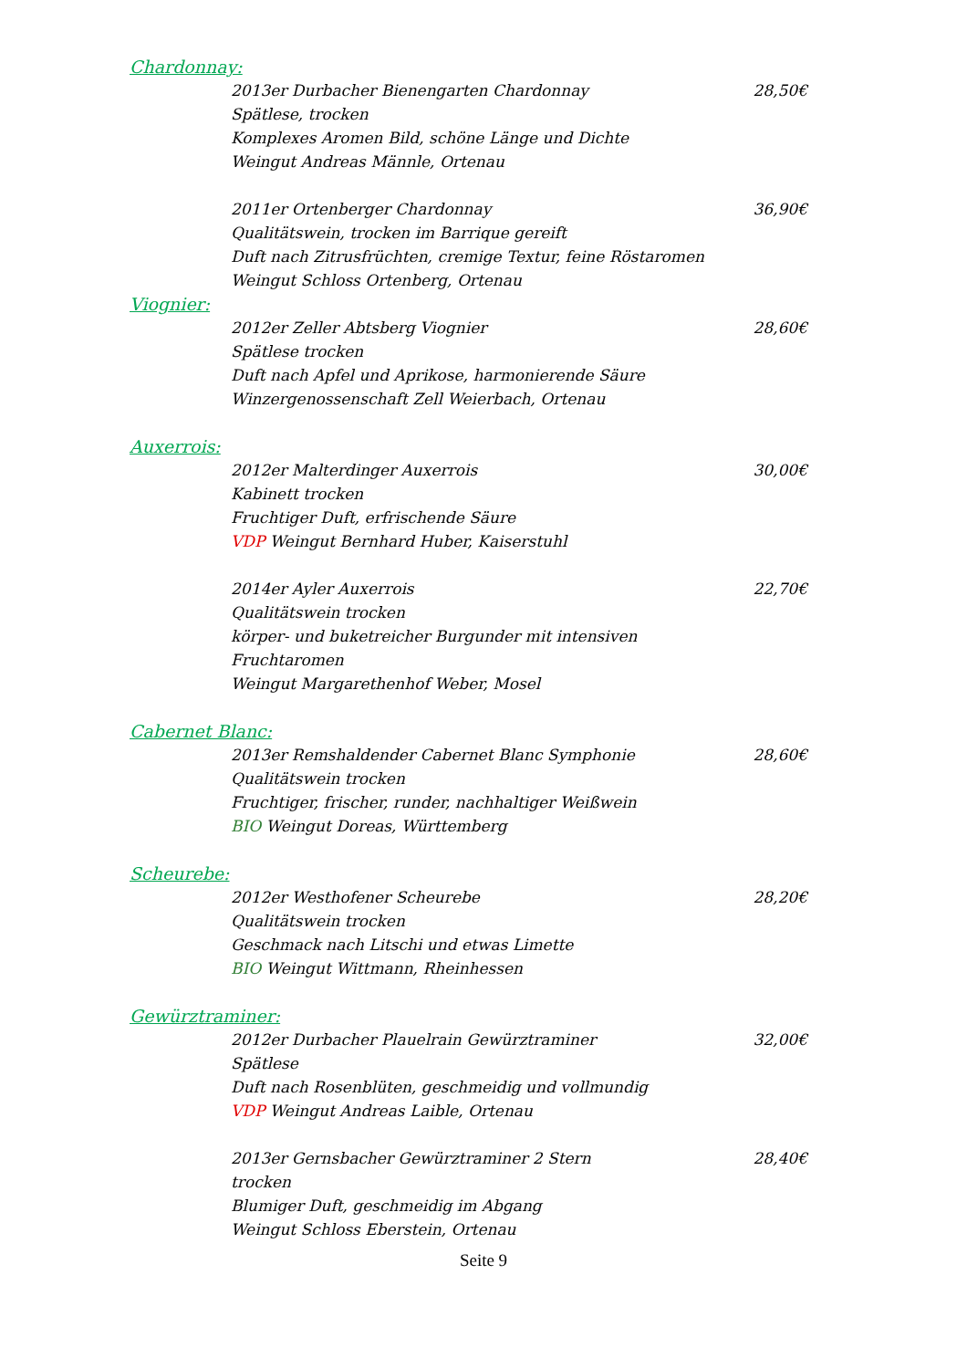Chardonnay:
2013er Durbacher Bienengarten Chardonnay
Spätlese, trocken
Komplexes Aromen Bild, schöne Länge und Dichte
Weingut Andreas Männle, Ortenau
28,50€
2011er Ortenberger Chardonnay
Qualitätswein, trocken im Barrique gereift
Duft nach Zitrusfrüchten, cremige Textur, feine Röstaromen
Weingut Schloss Ortenberg, Ortenau
36,90€
Viognier:
2012er Zeller Abtsberg Viognier
Spätlese trocken
Duft nach Apfel und Aprikose, harmonierende Säure
Winzergenossenschaft Zell Weierbach, Ortenau
28,60€
Auxerrois:
2012er Malterdinger Auxerrois
Kabinett trocken
Fruchtiger Duft, erfrischende Säure
VDP Weingut Bernhard Huber, Kaiserstuhl
30,00€
2014er Ayler Auxerrois
Qualitätswein trocken
körper- und buketreicher Burgunder mit intensiven Fruchtaromen
Weingut Margarethenhof Weber, Mosel
22,70€
Cabernet Blanc:
2013er Remshaldender Cabernet Blanc Symphonie
Qualitätswein trocken
Fruchtiger, frischer, runder, nachhaltiger Weißwein
BIO Weingut Doreas, Württemberg
28,60€
Scheurebe:
2012er Westhofener Scheurebe
Qualitätswein trocken
Geschmack nach Litschi und etwas Limette
BIO Weingut Wittmann, Rheinhessen
28,20€
Gewürztraminer:
2012er Durbacher Plauelrain Gewürztraminer
Spätlese
Duft nach Rosenblüten, geschmeidig und vollmundig
VDP Weingut Andreas Laible, Ortenau
32,00€
2013er Gernsbacher Gewürztraminer 2 Stern
trocken
Blumiger Duft, geschmeidig im Abgang
Weingut Schloss Eberstein, Ortenau
28,40€
Seite 9